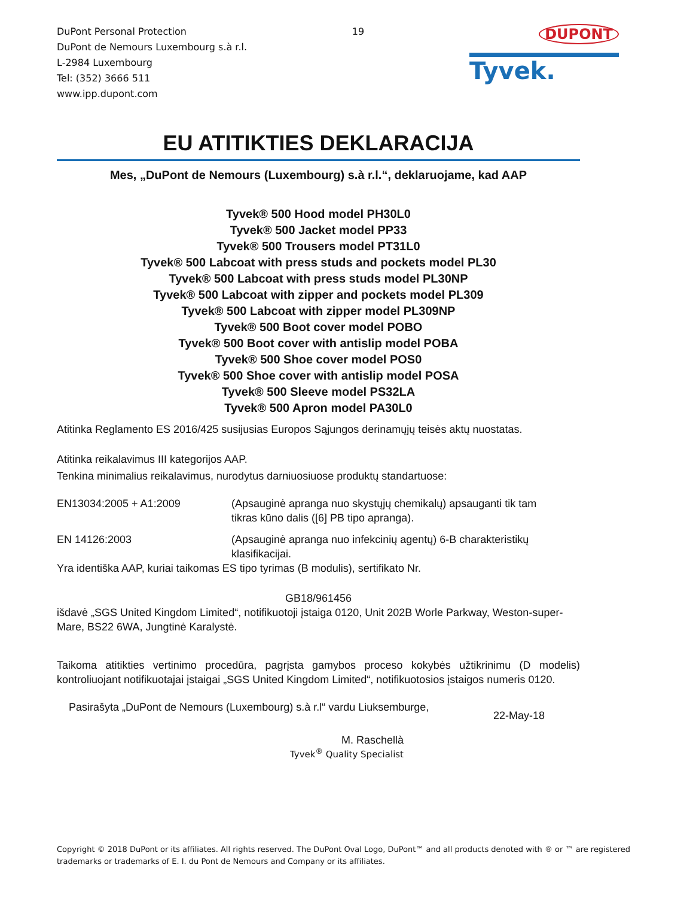DuPont Personal Protection
DuPont de Nemours Luxembourg s.à r.l.
L-2984 Luxembourg
Tel: (352) 3666 511
www.ipp.dupont.com
19
DUPONT
Tyvek.
EU ATITIKTIES DEKLARACIJA
Mes, „DuPont de Nemours (Luxembourg) s.à r.l.“, deklaruojame, kad AAP
Tyvek® 500 Hood model PH30L0
Tyvek® 500 Jacket model PP33
Tyvek® 500 Trousers model PT31L0
Tyvek® 500 Labcoat with press studs and pockets model PL30
Tyvek® 500 Labcoat with press studs model PL30NP
Tyvek® 500 Labcoat with zipper and pockets model PL309
Tyvek® 500 Labcoat with zipper model PL309NP
Tyvek® 500 Boot cover model POBO
Tyvek® 500 Boot cover with antislip model POBA
Tyvek® 500 Shoe cover model POS0
Tyvek® 500 Shoe cover with antislip model POSA
Tyvek® 500 Sleeve model PS32LA
Tyvek® 500 Apron model PA30L0
Atitinka Reglamento ES 2016/425 susijusias Europos Sąjungos derinamųjų teisės aktų nuostatas.
Atitinka reikalavimus III kategorijos AAP.
Tenkina minimalius reikalavimus, nurodytus darniuosiuose produktų standartuose:
EN13034:2005 + A1:2009 (Apsauginė apranga nuo skystųjų chemikalų) apsauganti tik tam
tikras kūno dalis ([6] PB tipo apranga).
EN 14126:2003 (Apsauginė apranga nuo infekcinių agentų) 6-B charakteristikų
klasifikacijai.
Yra identiška AAP, kuriai taikomas ES tipo tyrimas (B modulis), sertifikato Nr.
GB18/961456
išdavė „SGS United Kingdom Limited“, notifikuotoji įstaiga 0120, Unit 202B Worle Parkway, Weston-super-Mare, BS22 6WA, Jungtinė Karalystė.
Taikoma atitikties vertinimo procedūra, pagrįsta gamybos proceso kokybės užtikrinimu (D modelis) kontroliuojant notifikuotajai įstaigai „SGS United Kingdom Limited“, notifikuotosios įstaigos numeris 0120.
Pasirašyta „DuPont de Nemours (Luxembourg) s.à r.l“ vardu Liuksemburge,
22-May-18
M. Raschellà
Tyvek<sup>®</sup> Quality Specialist
Copyright © 2018 DuPont or its affiliates. All rights reserved. The DuPont Oval Logo, DuPont™ and all products denoted with ® or ™ are registered trademarks or trademarks of E. I. du Pont de Nemours and Company or its affiliates.